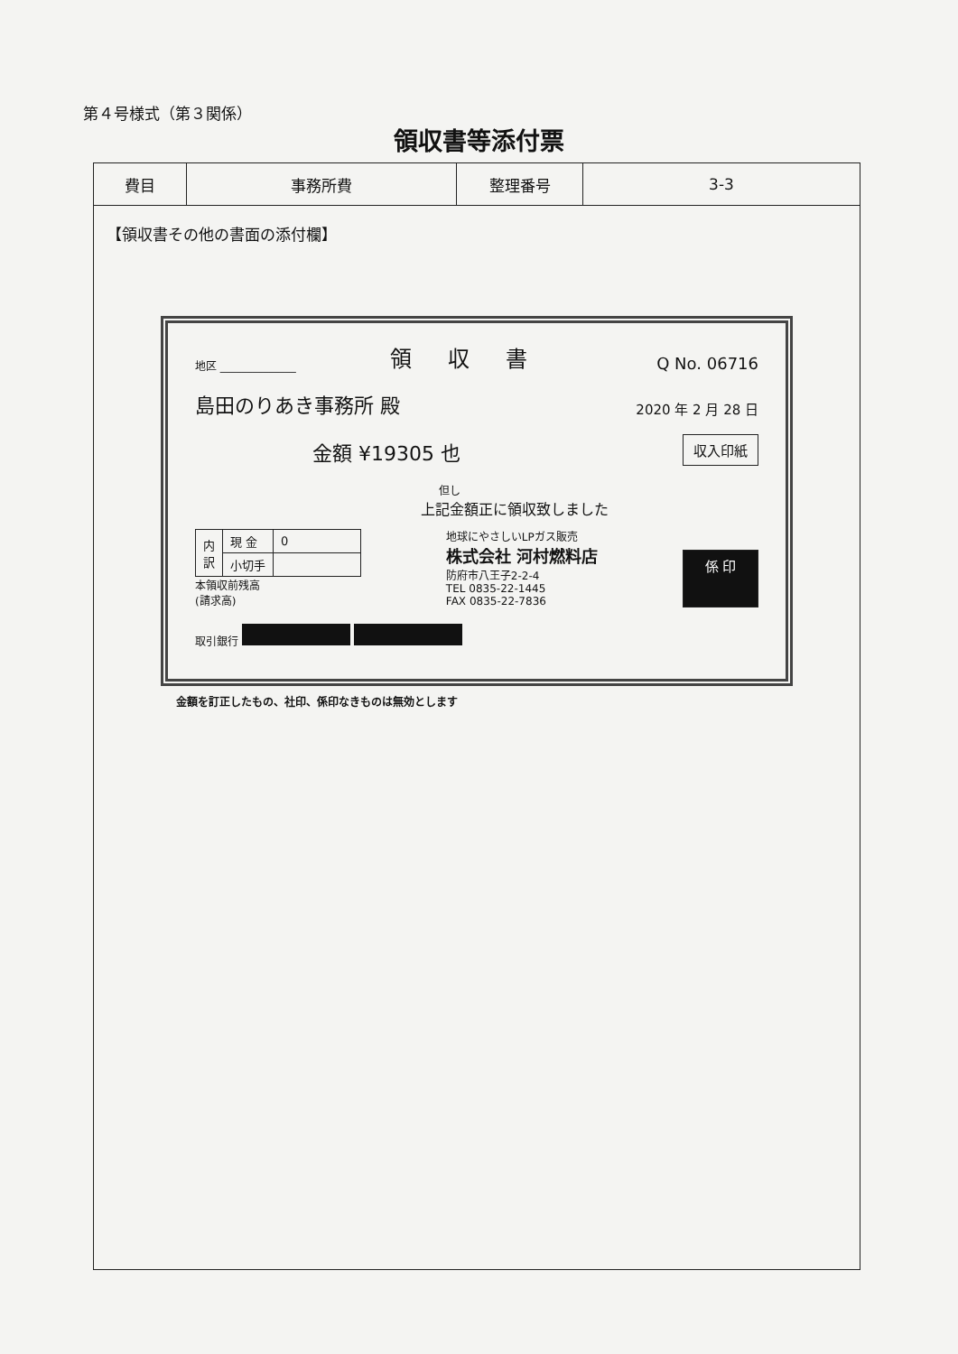第４号様式（第３関係）
領収書等添付票
| 費目 | 事務所費 | 整理番号 | 3-3 |
【領収書その他の書面の添付欄】
地区 ______________ 領収書 Q No. 06716
島田のりあき事務所 殿 2020 年 2 月 28 日
金額 ¥19305 也 収入印紙
但し
上記金額正に領収致しました
| 内 訳 | 現 金 | 0 |
| | 小切手 | |
本領収前残高
(請求高)
地球にやさしいLPガス販売
株式会社 河村燃料店
防府市八王子2-2-4
TEL 0835-22-1445
FAX 0835-22-7836
係 印
取引銀行
金額を訂正したもの、社印、係印なきものは無効とします